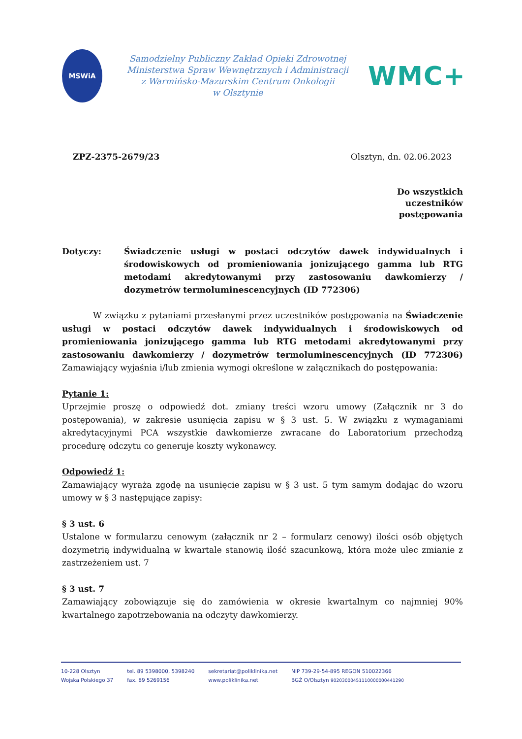MSWiA
Samodzielny Publiczny Zakład Opieki Zdrowotnej
Ministerstwa Spraw Wewnętrznych i Administracji
z Warmińsko-Mazurskim Centrum Onkologii
w Olsztynie
WMC+
ZPZ-2375-2679/23 Olsztyn, dn. 02.06.2023
Do wszystkich
uczestników
postępowania
Dotyczy: Świadczenie usługi w postaci odczytów dawek indywidualnych i środowiskowych od promieniowania jonizującego gamma lub RTG metodami akredytowanymi przy zastosowaniu dawkomierzy / dozymetrów termoluminescencyjnych (ID 772306)
W związku z pytaniami przesłanymi przez uczestników postępowania na Świadczenie usługi w postaci odczytów dawek indywidualnych i środowiskowych od promieniowania jonizującego gamma lub RTG metodami akredytowanymi przy zastosowaniu dawkomierzy / dozymetrów termoluminescencyjnych (ID 772306) Zamawiający wyjaśnia i/lub zmienia wymogi określone w załącznikach do postępowania:
Pytanie 1:
Uprzejmie proszę o odpowiedź dot. zmiany treści wzoru umowy (Załącznik nr 3 do postępowania), w zakresie usunięcia zapisu w § 3 ust. 5. W związku z wymaganiami akredytacyjnymi PCA wszystkie dawkomierze zwracane do Laboratorium przechodzą procedurę odczytu co generuje koszty wykonawcy.
Odpowiedź 1:
Zamawiający wyraża zgodę na usunięcie zapisu w § 3 ust. 5 tym samym dodając do wzoru umowy w § 3 następujące zapisy:
§ 3 ust. 6
Ustalone w formularzu cenowym (załącznik nr 2 – formularz cenowy) ilości osób objętych dozymetrią indywidualną w kwartale stanowią ilość szacunkową, która może ulec zmianie z zastrzeżeniem ust. 7
§ 3 ust. 7
Zamawiający zobowiązuje się do zamówienia w okresie kwartalnym co najmniej 90% kwartalnego zapotrzebowania na odczyty dawkomierzy.
10-228 Olsztyn
Wojska Polskiego 37
tel. 89 5398000, 5398240
fax. 89 5269156
sekretariat@poliklinika.net
www.poliklinika.net
NIP 739-29-54-895 REGON 510022366
BGŻ O/Olsztyn 90203000451110000000441290